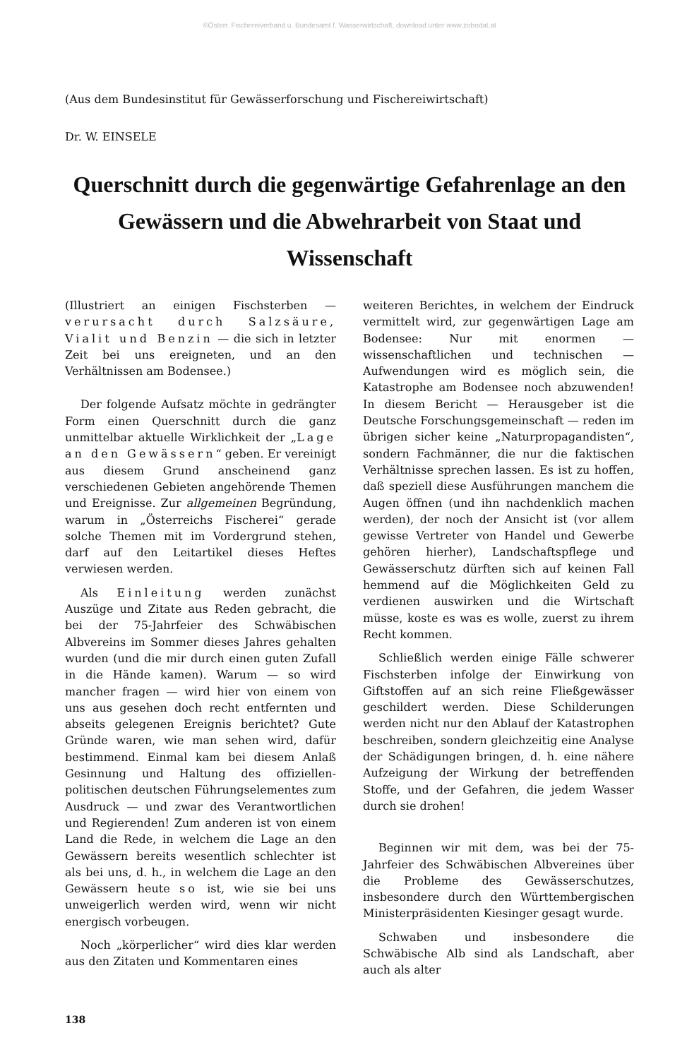©Österr. Fischereiverband u. Bundesamt f. Wasserwirtschaft, download unter www.zobodat.at
(Aus dem Bundesinstitut für Gewässerforschung und Fischereiwirtschaft)
Dr. W. EINSELE
Querschnitt durch die gegenwärtige Gefahrenlage an den Gewässern und die Abwehrarbeit von Staat und Wissenschaft
(Illustriert an einigen Fischsterben — verursacht durch Salzsäure, Vialit und Benzin — die sich in letzter Zeit bei uns ereigneten, und an den Verhältnissen am Bodensee.)
Der folgende Aufsatz möchte in gedrängter Form einen Querschnitt durch die ganz unmittelbar aktuelle Wirklichkeit der „Lage an den Gewässern“ geben. Er vereinigt aus diesem Grund anscheinend ganz verschiedenen Gebieten angehörende Themen und Ereignisse. Zur allgemeinen Begründung, warum in „Österreichs Fischerei“ gerade solche Themen mit im Vordergrund stehen, darf auf den Leitartikel dieses Heftes verwiesen werden.
Als Einleitung werden zunächst Auszüge und Zitate aus Reden gebracht, die bei der 75-Jahrfeier des Schwäbischen Albvereins im Sommer dieses Jahres gehalten wurden (und die mir durch einen guten Zufall in die Hände kamen). Warum — so wird mancher fragen — wird hier von einem von uns aus gesehen doch recht entfernten und abseits gelegenen Ereignis berichtet? Gute Gründe waren, wie man sehen wird, dafür bestimmend. Einmal kam bei diesem Anlaß Gesinnung und Haltung des offiziellen-politischen deutschen Führungselementes zum Ausdruck — und zwar des Verantwortlichen und Regierenden! Zum anderen ist von einem Land die Rede, in welchem die Lage an den Gewässern bereits wesentlich schlechter ist als bei uns, d. h., in welchem die Lage an den Gewässern heute so ist, wie sie bei uns unweigerlich werden wird, wenn wir nicht energisch vorbeugen.
Noch „körperlicher“ wird dies klar werden aus den Zitaten und Kommentaren eines
weiteren Berichtes, in welchem der Eindruck vermittelt wird, zur gegenwärtigen Lage am Bodensee: Nur mit enormen — wissenschaftlichen und technischen — Aufwendungen wird es möglich sein, die Katastrophe am Bodensee noch abzuwenden! In diesem Bericht — Herausgeber ist die Deutsche Forschungsgemeinschaft — reden im übrigen sicher keine „Naturpropagandisten“, sondern Fachmänner, die nur die faktischen Verhältnisse sprechen lassen. Es ist zu hoffen, daß speziell diese Ausführungen manchem die Augen öffnen (und ihn nachdenklich machen werden), der noch der Ansicht ist (vor allem gewisse Vertreter von Handel und Gewerbe gehören hierher), Landschaftspflege und Gewässerschutz dürften sich auf keinen Fall hemmend auf die Möglichkeiten Geld zu verdienen auswirken und die Wirtschaft müsse, koste es was es wolle, zuerst zu ihrem Recht kommen.
Schließlich werden einige Fälle schwerer Fischsterben infolge der Einwirkung von Giftstoffen auf an sich reine Fließgewässer geschildert werden. Diese Schilderungen werden nicht nur den Ablauf der Katastrophen beschreiben, sondern gleichzeitig eine Analyse der Schädigungen bringen, d. h. eine nähere Aufzeigung der Wirkung der betreffenden Stoffe, und der Gefahren, die jedem Wasser durch sie drohen!
Beginnen wir mit dem, was bei der 75-Jahrfeier des Schwäbischen Albvereines über die Probleme des Gewässerschutzes, insbesondere durch den Württembergischen Ministerpräsidenten Kiesinger gesagt wurde.
Schwaben und insbesondere die Schwäbische Alb sind als Landschaft, aber auch als alter
138